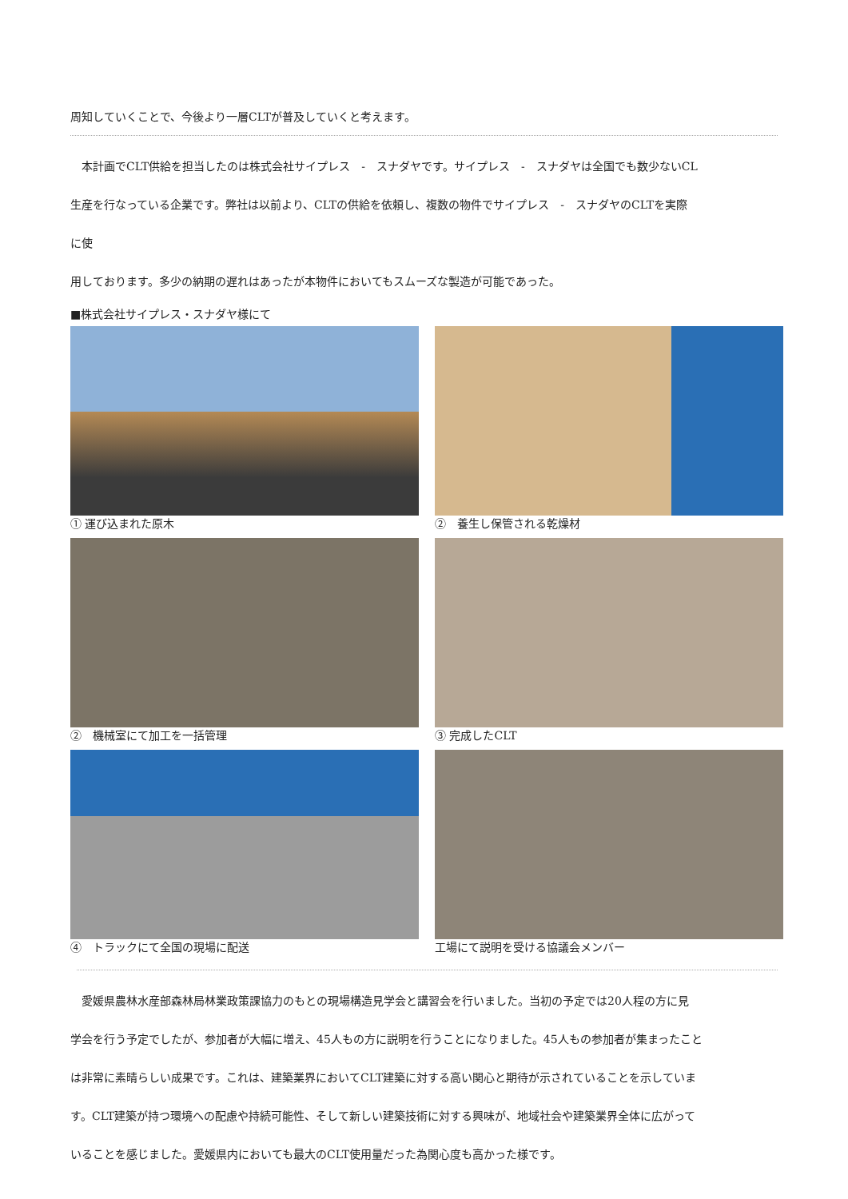周知していくことで、今後より一層CLTが普及していくと考えます。
　本計画でCLT供給を担当したのは株式会社サイプレス　-　スナダヤです。サイプレス　-　スナダヤは全国でも数少ないCL
生産を行なっている企業です。弊社は以前より、CLTの供給を依頼し、複数の物件でサイプレス　-　スナダヤのCLTを実際
に使
用しております。多少の納期の遅れはあったが本物件においてもスムーズな製造が可能であった。
■株式会社サイプレス・スナダヤ様にて
① 運び込まれた原木
②　養生し保管される乾燥材
②　機械室にて加工を一括管理
③ 完成したCLT
④　トラックにて全国の現場に配送
工場にて説明を受ける協議会メンバー
　愛媛県農林水産部森林局林業政策課協力のもとの現場構造見学会と講習会を行いました。当初の予定では20人程の方に見
学会を行う予定でしたが、参加者が大幅に増え、45人もの方に説明を行うことになりました。45人もの参加者が集まったこと
は非常に素晴らしい成果です。これは、建築業界においてCLT建築に対する高い関心と期待が示されていることを示していま
す。CLT建築が持つ環境への配慮や持続可能性、そして新しい建築技術に対する興味が、地域社会や建築業界全体に広がって
いることを感じました。愛媛県内においても最大のCLT使用量だった為関心度も高かった様です。